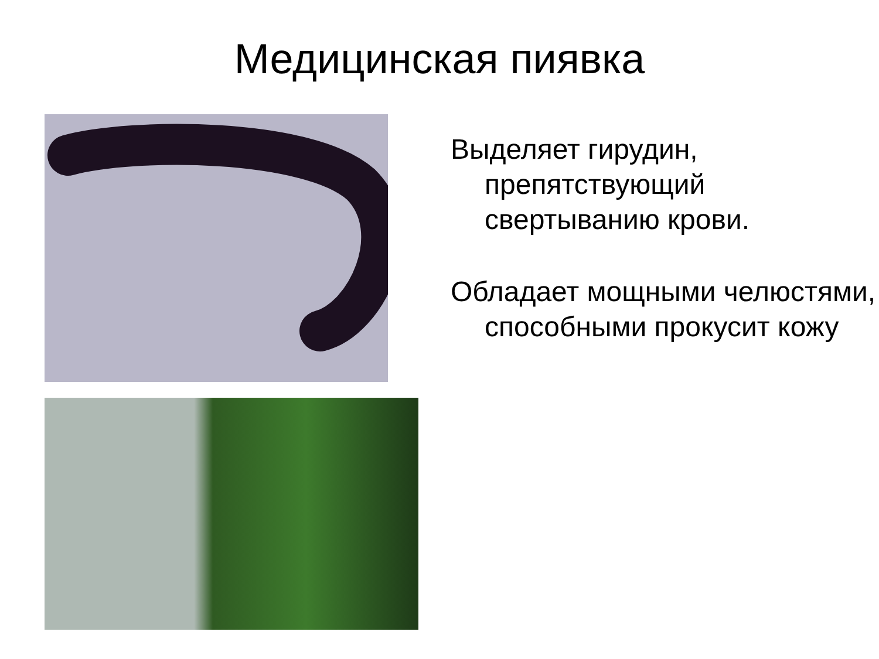Медицинская пиявка
Выделяет гирудин, препятствующий свертыванию крови.
Обладает мощными челюстями, способными прокусит кожу